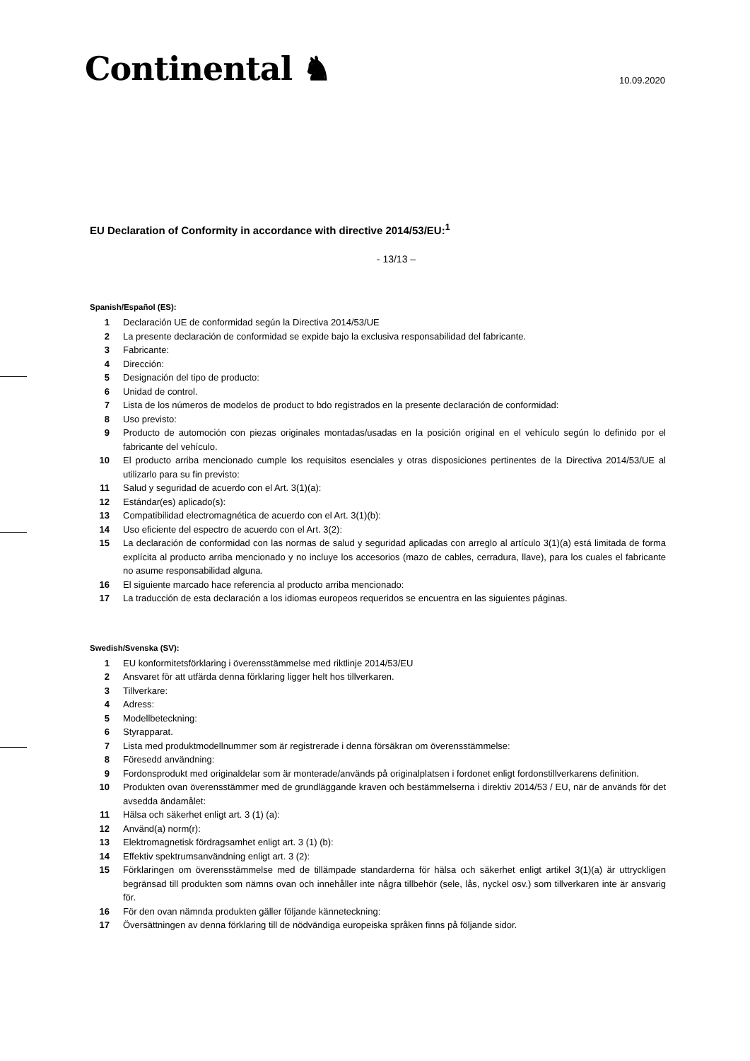Continental ♞
10.09.2020
EU Declaration of Conformity in accordance with directive 2014/53/EU:<sup>1</sup>
- 13/13 –
Spanish/Español (ES):
1 Declaración UE de conformidad según la Directiva 2014/53/UE
2 La presente declaración de conformidad se expide bajo la exclusiva responsabilidad del fabricante.
3 Fabricante:
4 Dirección:
5 Designación del tipo de producto:
6 Unidad de control.
7 Lista de los números de modelos de product to bdo registrados en la presente declaración de conformidad:
8 Uso previsto:
9 Producto de automoción con piezas originales montadas/usadas en la posición original en el vehículo según lo definido por el fabricante del vehículo.
10 El producto arriba mencionado cumple los requisitos esenciales y otras disposiciones pertinentes de la Directiva 2014/53/UE al utilizarlo para su fin previsto:
11 Salud y seguridad de acuerdo con el Art. 3(1)(a):
12 Estándar(es) aplicado(s):
13 Compatibilidad electromagnética de acuerdo con el Art. 3(1)(b):
14 Uso eficiente del espectro de acuerdo con el Art. 3(2):
15 La declaración de conformidad con las normas de salud y seguridad aplicadas con arreglo al artículo 3(1)(a) está limitada de forma explícita al producto arriba mencionado y no incluye los accesorios (mazo de cables, cerradura, llave), para los cuales el fabricante no asume responsabilidad alguna.
16 El siguiente marcado hace referencia al producto arriba mencionado:
17 La traducción de esta declaración a los idiomas europeos requeridos se encuentra en las siguientes páginas.
Swedish/Svenska (SV):
1 EU konformitetsförklaring i överensstämmelse med riktlinje 2014/53/EU
2 Ansvaret för att utfärda denna förklaring ligger helt hos tillverkaren.
3 Tillverkare:
4 Adress:
5 Modellbeteckning:
6 Styrapparat.
7 Lista med produktmodellnummer som är registrerade i denna försäkran om överensstämmelse:
8 Föresedd användning:
9 Fordonsprodukt med originaldelar som är monterade/används på originalplatsen i fordonet enligt fordonstillverkarens definition.
10 Produkten ovan överensstämmer med de grundläggande kraven och bestämmelserna i direktiv 2014/53 / EU, när de används för det avsedda ändamålet:
11 Hälsa och säkerhet enligt art. 3 (1) (a):
12 Använd(a) norm(r):
13 Elektromagnetisk fördragsamhet enligt art. 3 (1) (b):
14 Effektiv spektrumsanvändning enligt art. 3 (2):
15 Förklaringen om överensstämmelse med de tillämpade standarderna för hälsa och säkerhet enligt artikel 3(1)(a) är uttryckligen begränsad till produkten som nämns ovan och innehåller inte några tillbehör (sele, lås, nyckel osv.) som tillverkaren inte är ansvarig för.
16 För den ovan nämnda produkten gäller följande känneteckning:
17 Översättningen av denna förklaring till de nödvändiga europeiska språken finns på följande sidor.